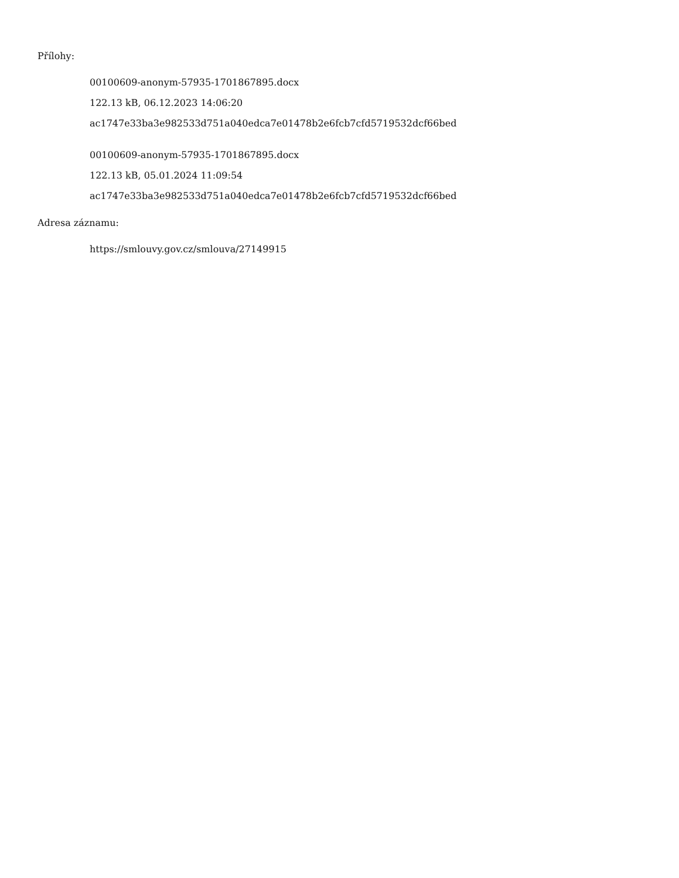Přílohy:
00100609-anonym-57935-1701867895.docx
122.13 kB, 06.12.2023 14:06:20
ac1747e33ba3e982533d751a040edca7e01478b2e6fcb7cfd5719532dcf66bed
00100609-anonym-57935-1701867895.docx
122.13 kB, 05.01.2024 11:09:54
ac1747e33ba3e982533d751a040edca7e01478b2e6fcb7cfd5719532dcf66bed
Adresa záznamu:
https://smlouvy.gov.cz/smlouva/27149915